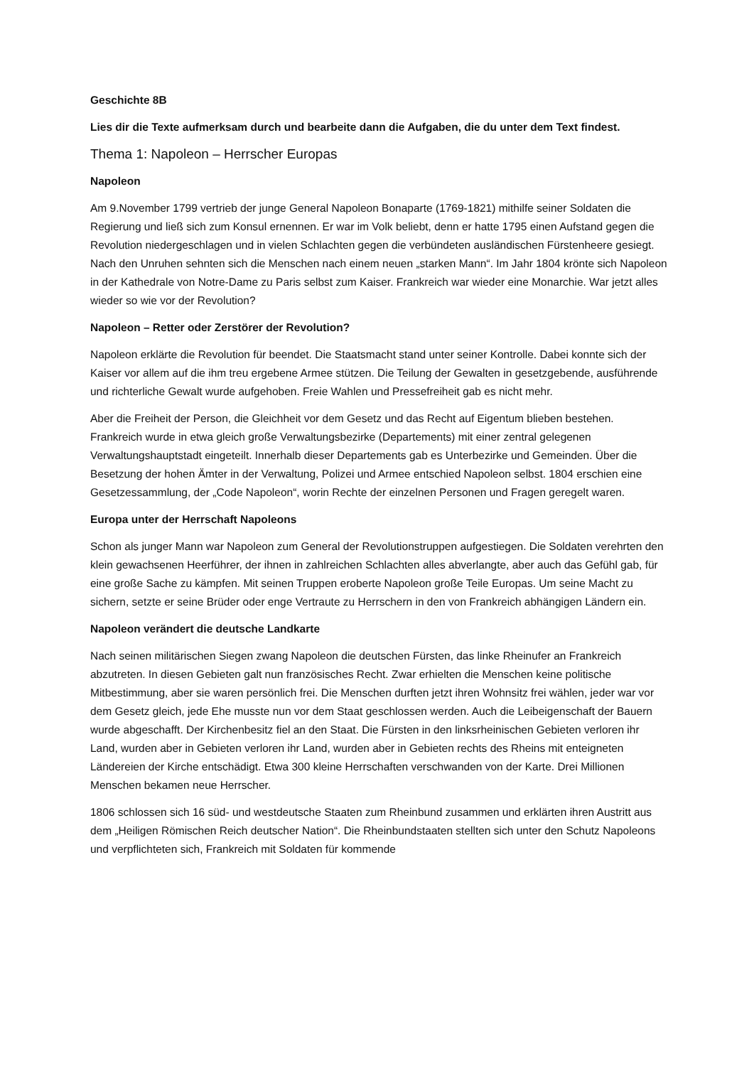Geschichte 8B
Lies dir die Texte aufmerksam durch und bearbeite dann die Aufgaben, die du unter dem Text findest.
Thema 1: Napoleon – Herrscher Europas
Napoleon
Am 9.November 1799 vertrieb der junge General Napoleon Bonaparte (1769-1821) mithilfe seiner Soldaten die Regierung und ließ sich zum Konsul ernennen. Er war im Volk beliebt, denn er hatte 1795 einen Aufstand gegen die Revolution niedergeschlagen und in vielen Schlachten gegen die verbündeten ausländischen Fürstenheere gesiegt. Nach den Unruhen sehnten sich die Menschen nach einem neuen „starken Mann“. Im Jahr 1804 krönte sich Napoleon in der Kathedrale von Notre-Dame zu Paris selbst zum Kaiser. Frankreich war wieder eine Monarchie. War jetzt alles wieder so wie vor der Revolution?
Napoleon – Retter oder Zerstörer der Revolution?
Napoleon erklärte die Revolution für beendet. Die Staatsmacht stand unter seiner Kontrolle. Dabei konnte sich der Kaiser vor allem auf die ihm treu ergebene Armee stützen. Die Teilung der Gewalten in gesetzgebende, ausführende und richterliche Gewalt wurde aufgehoben. Freie Wahlen und Pressefreiheit gab es nicht mehr.
Aber die Freiheit der Person, die Gleichheit vor dem Gesetz und das Recht auf Eigentum blieben bestehen. Frankreich wurde in etwa gleich große Verwaltungsbezirke (Departements) mit einer zentral gelegenen Verwaltungshauptstadt eingeteilt. Innerhalb dieser Departements gab es Unterbezirke und Gemeinden. Über die Besetzung der hohen Ämter in der Verwaltung, Polizei und Armee entschied Napoleon selbst. 1804 erschien eine Gesetzessammlung, der „Code Napoleon“, worin Rechte der einzelnen Personen und Fragen geregelt waren.
Europa unter der Herrschaft Napoleons
Schon als junger Mann war Napoleon zum General der Revolutionstruppen aufgestiegen. Die Soldaten verehrten den klein gewachsenen Heerführer, der ihnen in zahlreichen Schlachten alles abverlangte, aber auch das Gefühl gab, für eine große Sache zu kämpfen. Mit seinen Truppen eroberte Napoleon große Teile Europas. Um seine Macht zu sichern, setzte er seine Brüder oder enge Vertraute zu Herrschern in den von Frankreich abhängigen Ländern ein.
Napoleon verändert die deutsche Landkarte
Nach seinen militärischen Siegen zwang Napoleon die deutschen Fürsten, das linke Rheinufer an Frankreich abzutreten. In diesen Gebieten galt nun französisches Recht. Zwar erhielten die Menschen keine politische Mitbestimmung, aber sie waren persönlich frei. Die Menschen durften jetzt ihren Wohnsitz frei wählen, jeder war vor dem Gesetz gleich, jede Ehe musste nun vor dem Staat geschlossen werden. Auch die Leibeigenschaft der Bauern wurde abgeschafft. Der Kirchenbesitz fiel an den Staat. Die Fürsten in den linksrheinischen Gebieten verloren ihr Land, wurden aber in Gebieten verloren ihr Land, wurden aber in Gebieten rechts des Rheins mit enteigneten Ländereien der Kirche entschädigt. Etwa 300 kleine Herrschaften verschwanden von der Karte. Drei Millionen Menschen bekamen neue Herrscher.
1806 schlossen sich 16 süd- und westdeutsche Staaten zum Rheinbund zusammen und erklärten ihren Austritt aus dem „Heiligen Römischen Reich deutscher Nation“. Die Rheinbundstaaten stellten sich unter den Schutz Napoleons und verpflichteten sich, Frankreich mit Soldaten für kommende